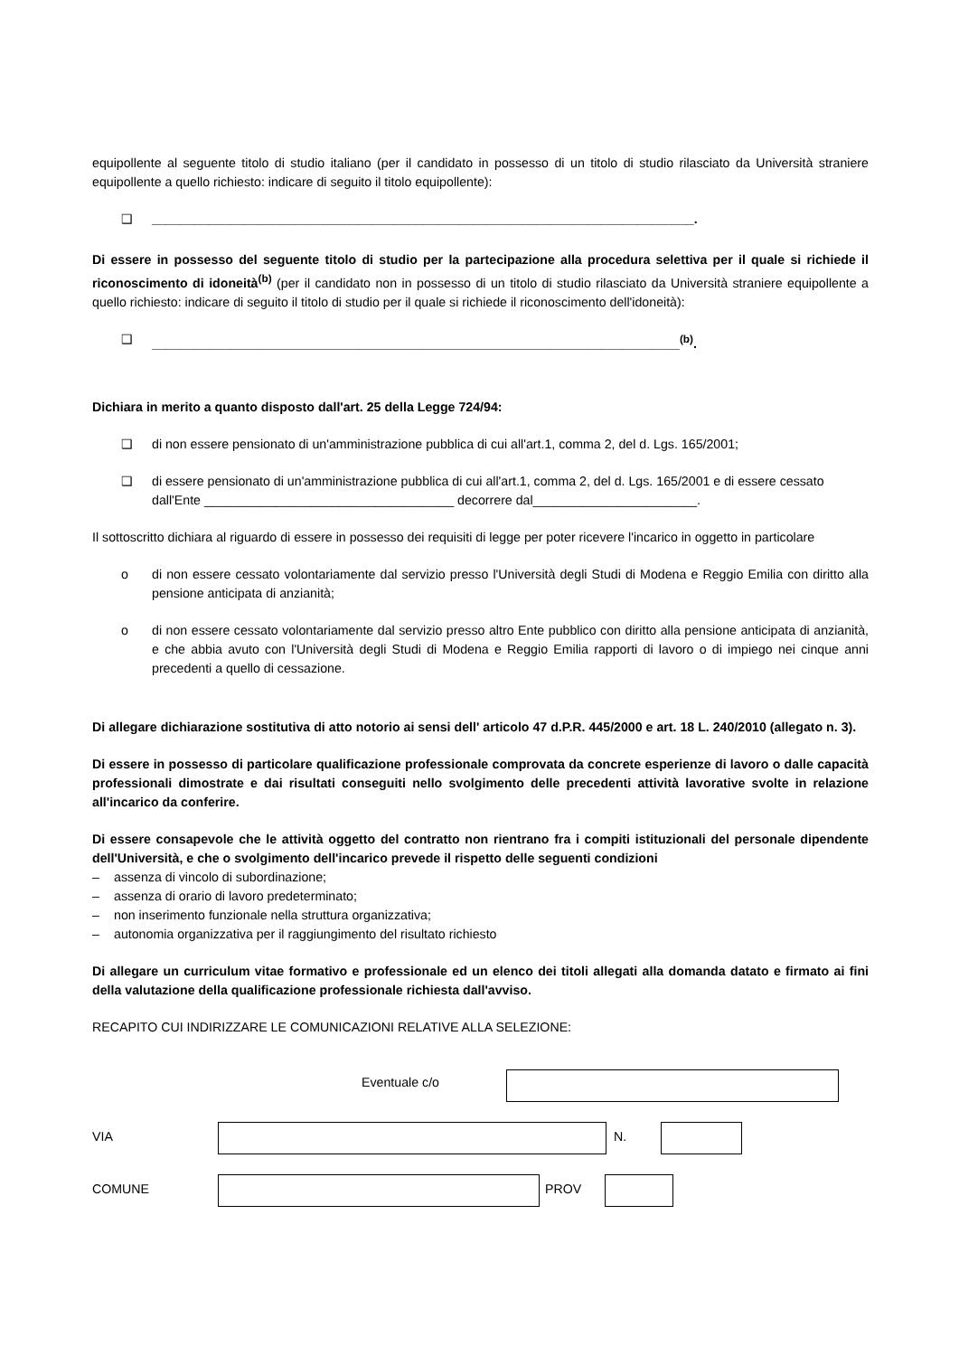equipollente al seguente titolo di studio italiano (per il candidato in possesso di un titolo di studio rilasciato da Università straniere equipollente a quello richiesto: indicare di seguito il titolo equipollente):
❑ ____________________________________________________________________________.
Di essere in possesso del seguente titolo di studio per la partecipazione alla procedura selettiva per il quale si richiede il riconoscimento di idoneità<sup>(b)</sup> (per il candidato non in possesso di un titolo di studio rilasciato da Università straniere equipollente a quello richiesto: indicare di seguito il titolo di studio per il quale si richiede il riconoscimento dell'idoneità):
❑ __________________________________________________________________________<sup>(b)</sup>.
Dichiara in merito a quanto disposto dall'art. 25 della Legge 724/94:
❑ di non essere pensionato di un'amministrazione pubblica di cui all'art.1, comma 2, del d. Lgs. 165/2001;
❑ di essere pensionato di un'amministrazione pubblica di cui all'art.1, comma 2, del d. Lgs. 165/2001 e di essere cessato dall'Ente ___________________________________ decorrere dal_______________________.
Il sottoscritto dichiara al riguardo di essere in possesso dei requisiti di legge per poter ricevere l'incarico in oggetto in particolare
o di non essere cessato volontariamente dal servizio presso l'Università degli Studi di Modena e Reggio Emilia con diritto alla pensione anticipata di anzianità;
o di non essere cessato volontariamente dal servizio presso altro Ente pubblico con diritto alla pensione anticipata di anzianità, e che abbia avuto con l'Università degli Studi di Modena e Reggio Emilia rapporti di lavoro o di impiego nei cinque anni precedenti a quello di cessazione.
Di allegare dichiarazione sostitutiva di atto notorio ai sensi dell' articolo 47 d.P.R. 445/2000 e art. 18 L. 240/2010 (allegato n. 3).
Di essere in possesso di particolare qualificazione professionale comprovata da concrete esperienze di lavoro o dalle capacità professionali dimostrate e dai risultati conseguiti nello svolgimento delle precedenti attività lavorative svolte in relazione all'incarico da conferire.
Di essere consapevole che le attività oggetto del contratto non rientrano fra i compiti istituzionali del personale dipendente dell'Università, e che o svolgimento dell'incarico prevede il rispetto delle seguenti condizioni
– assenza di vincolo di subordinazione;
– assenza di orario di lavoro predeterminato;
– non inserimento funzionale nella struttura organizzativa;
– autonomia organizzativa per il raggiungimento del risultato richiesto
Di allegare un curriculum vitae formativo e professionale ed un elenco dei titoli allegati alla domanda datato e firmato ai fini della valutazione della qualificazione professionale richiesta dall'avviso.
RECAPITO CUI INDIRIZZARE LE COMUNICAZIONI RELATIVE ALLA SELEZIONE:
Eventuale c/o
VIA N.
COMUNE PROV